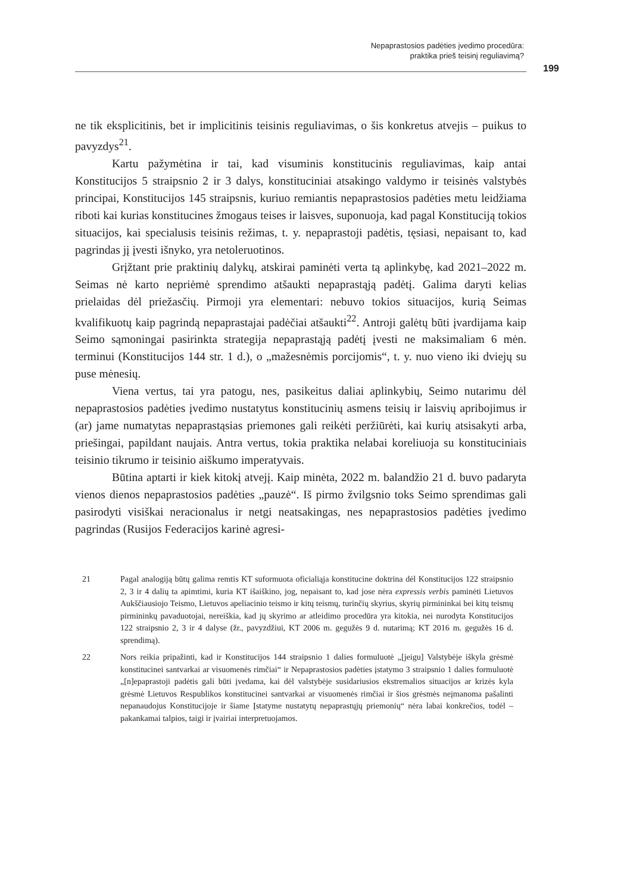Nepaprastosios padėties įvedimo procedūra:
praktika prieš teisinį reguliavimą?
199
ne tik eksplicitinis, bet ir implicitinis teisinis reguliavimas, o šis konkretus atvejis – puikus to pavyzdys<sup>21</sup>.
Kartu pažymėtina ir tai, kad visuminis konstitucinis reguliavimas, kaip antai Konstitucijos 5 straipsnio 2 ir 3 dalys, konstituciniai atsakingo valdymo ir teisinės valstybės principai, Konstitucijos 145 straipsnis, kuriuo remiantis nepaprastosios padėties metu leidžiama riboti kai kurias konstitucines žmogaus teises ir laisves, suponuoja, kad pagal Konstituciją tokios situacijos, kai specialusis teisinis režimas, t. y. nepaprastoji padėtis, tęsiasi, nepaisant to, kad pagrindas jį įvesti išnyko, yra netoleruotinos.
Grįžtant prie praktinių dalykų, atskirai paminėti verta tą aplinkybę, kad 2021–2022 m. Seimas nė karto nepriėmė sprendimo atšaukti nepaprastąją padėtį. Galima daryti kelias prielaidas dėl priežasčių. Pirmoji yra elementari: nebuvo tokios situacijos, kurią Seimas kvalifikuotų kaip pagrindą nepaprastajai padėčiai atšaukti<sup>22</sup>. Antroji galėtų būti įvardijama kaip Seimo sąmoningai pasirinkta strategija nepaprastąją padėtį įvesti ne maksimaliam 6 mėn. terminui (Konstitucijos 144 str. 1 d.), o „mažesnėmis porcijomis“, t. y. nuo vieno iki dviejų su puse mėnesių.
Viena vertus, tai yra patogu, nes, pasikeitus daliai aplinkybių, Seimo nutarimu dėl nepaprastosios padėties įvedimo nustatytus konstitucinių asmens teisių ir laisvių apribojimus ir (ar) jame numatytas nepaprastąsias priemones gali reikėti peržiūrėti, kai kurių atsisakyti arba, priešingai, papildant naujais. Antra vertus, tokia praktika nelabai koreliuoja su konstituciniais teisinio tikrumo ir teisinio aiškumo imperatyvais.
Būtina aptarti ir kiek kitokį atvejį. Kaip minėta, 2022 m. balandžio 21 d. buvo padaryta vienos dienos nepaprastosios padėties „pauzė“. Iš pirmo žvilgsnio toks Seimo sprendimas gali pasirodyti visiškai neracionalus ir netgi neatsakingas, nes nepaprastosios padėties įvedimo pagrindas (Rusijos Federacijos karinė agresi-
21 Pagal analogiją būtų galima remtis KT suformuota oficialiąja konstitucine doktrina dėl Konstitucijos 122 straipsnio 2, 3 ir 4 dalių ta apimtimi, kuria KT išaiškino, jog, nepaisant to, kad jose nėra expressis verbis paminėti Lietuvos Aukščiausiojo Teismo, Lietuvos apeliacinio teismo ir kitų teismų, turinčių skyrius, skyrių pirmininkai bei kitų teismų pirmininkų pavaduotojai, nereiškia, kad jų skyrimo ar atleidimo procedūra yra kitokia, nei nurodyta Konstitucijos 122 straipsnio 2, 3 ir 4 dalyse (žr., pavyzdžiui, KT 2006 m. gegužės 9 d. nutarimą; KT 2016 m. gegužės 16 d. sprendimą).
22 Nors reikia pripažinti, kad ir Konstitucijos 144 straipsnio 1 dalies formuluotė „[jeigu] Valstybėje iškyla grėsmė konstitucinei santvarkai ar visuomenės rimčiai“ ir Nepaprastosios padėties įstatymo 3 straipsnio 1 dalies formuluotė „[n]epaprastoji padėtis gali būti įvedama, kai dėl valstybėje susidariusios ekstremalios situacijos ar krizės kyla grėsmė Lietuvos Respublikos konstitucinei santvarkai ar visuomenės rimčiai ir šios grėsmės neįmanoma pašalinti nepanaudojus Konstitucijoje ir šiame Įstatyme nustatytų nepaprastųjų priemonių“ nėra labai konkrečios, todėl – pakankamai talpios, taigi ir įvairiai interpretuojamos.